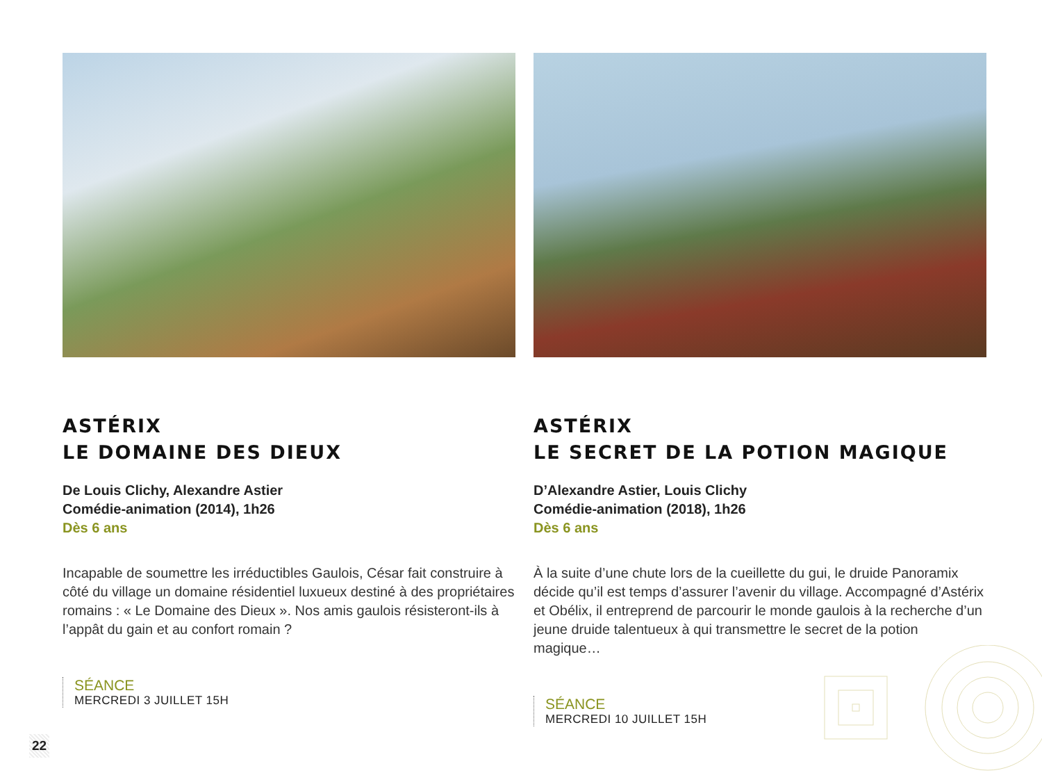ASTÉRIX
LE DOMAINE DES DIEUX
De Louis Clichy, Alexandre Astier
Comédie-animation (2014), 1h26
Dès 6 ans
Incapable de soumettre les irréductibles Gaulois, César fait construire à côté du village un domaine résidentiel luxueux destiné à des propriétaires romains : « Le Domaine des Dieux ». Nos amis gaulois résisteront-ils à l’appât du gain et au confort romain ?
SÉANCE
MERCREDI 3 JUILLET 15H
ASTÉRIX
LE SECRET DE LA POTION MAGIQUE
D’Alexandre Astier, Louis Clichy
Comédie-animation (2018), 1h26
Dès 6 ans
À la suite d’une chute lors de la cueillette du gui, le druide Panoramix décide qu’il est temps d’assurer l’avenir du village. Accompagné d’Astérix et Obélix, il entreprend de parcourir le monde gaulois à la recherche d’un jeune druide talentueux à qui transmettre le secret de la potion magique…
SÉANCE
MERCREDI 10 JUILLET 15H
22